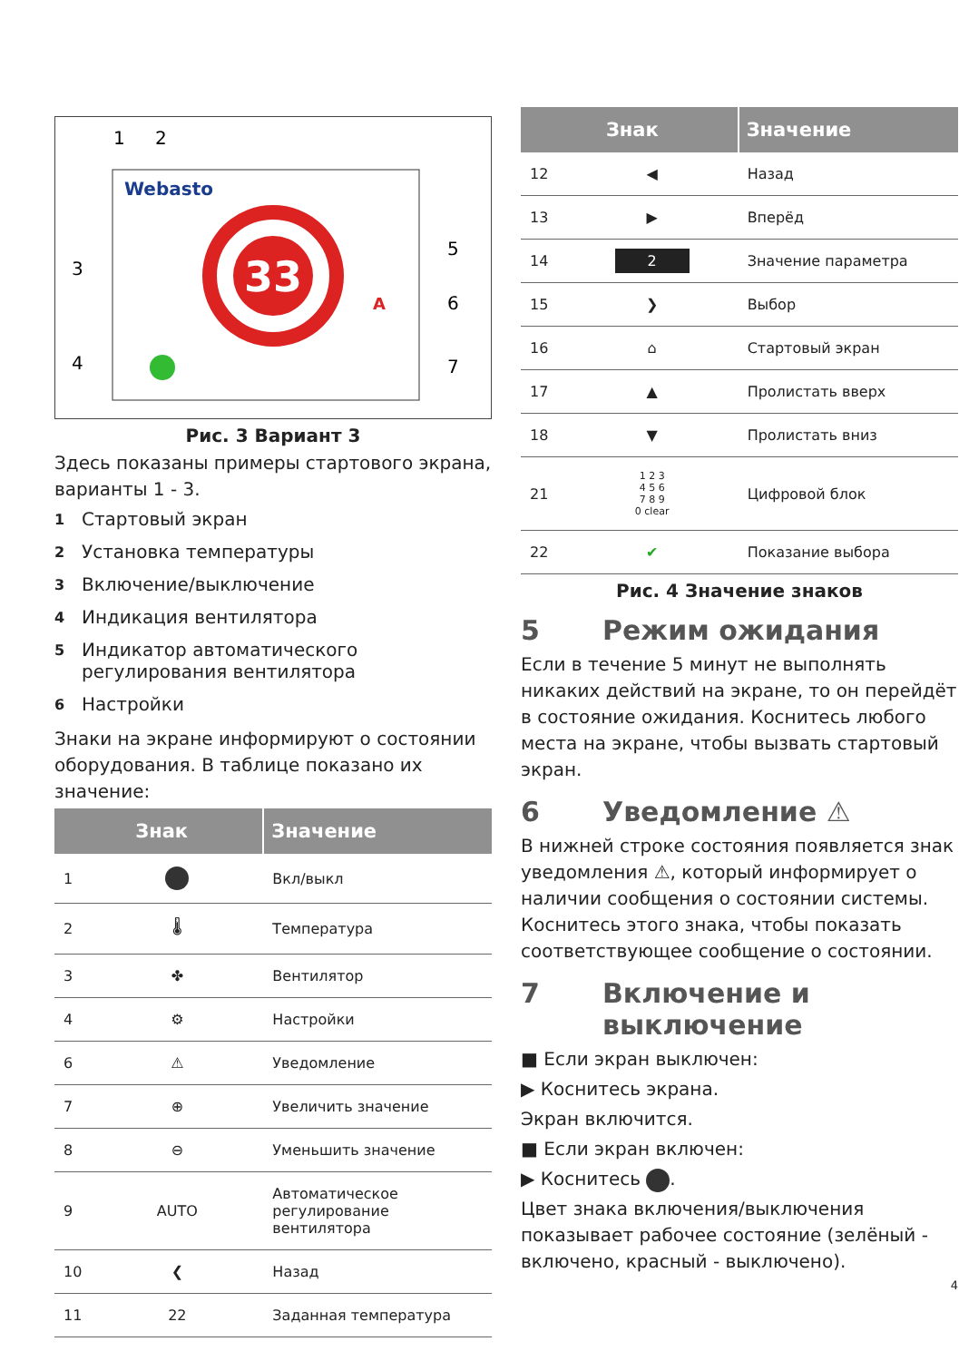1
2
Webasto
3
4
5
6
7
33
A
Рис. 3 Вариант 3
Здесь показаны примеры стартового экрана, варианты 1 - 3.
1 Стартовый экран
2 Установка температуры
3 Включение/выключение
4 Индикация вентилятора
5 Индикатор автоматического регулирования вентилятора
6 Настройки
Знаки на экране информируют о состоянии оборудования. В таблице показано их значение:
| Знак | | Значение |
| --- | --- | --- |
| 1 | | Вкл/выкл |
| 2 | 🌡 | Температура |
| 3 | ✤ | Вентилятор |
| 4 | ⚙ | Настройки |
| 6 | ⚠ | Уведомление |
| 7 | ⊕ | Увеличить значение |
| 8 | ⊖ | Уменьшить значение |
| 9 | AUTO | Автоматическое регулирование вентилятора |
| 10 | ❮ | Назад |
| 11 | 22 | Заданная температура |
| Знак | | Значение |
| --- | --- | --- |
| 12 | ◀ | Назад |
| 13 | ▶ | Вперёд |
| 14 | 2 | Значение параметра |
| 15 | ❯ | Выбор |
| 16 | ⌂ | Стартовый экран |
| 17 | ▲ | Пролистать вверх |
| 18 | ▼ | Пролистать вниз |
| 21 | 1 2 3 4 5 6 7 8 9 0 clear | Цифровой блок |
| 22 | ✔ | Показание выбора |
Рис. 4 Значение знаков
5 Режим ожидания
Если в течение 5 минут не выполнять никаких действий на экране, то он перейдёт в состояние ожидания. Коснитесь любого места на экране, чтобы вызвать стартовый экран.
6 Уведомление ⚠
В нижней строке состояния появляется знак уведомления ⚠, который информирует о наличии сообщения о состоянии системы. Коснитесь этого знака, чтобы показать соответствующее сообщение о состоянии.
7 Включение и
выключение
■ Если экран выключен:
▶ Коснитесь экрана.
Экран включится.
■ Если экран включен:
▶ Коснитесь .
Цвет знака включения/выключения показывает рабочее состояние (зелёный - включено, красный - выключено).
4